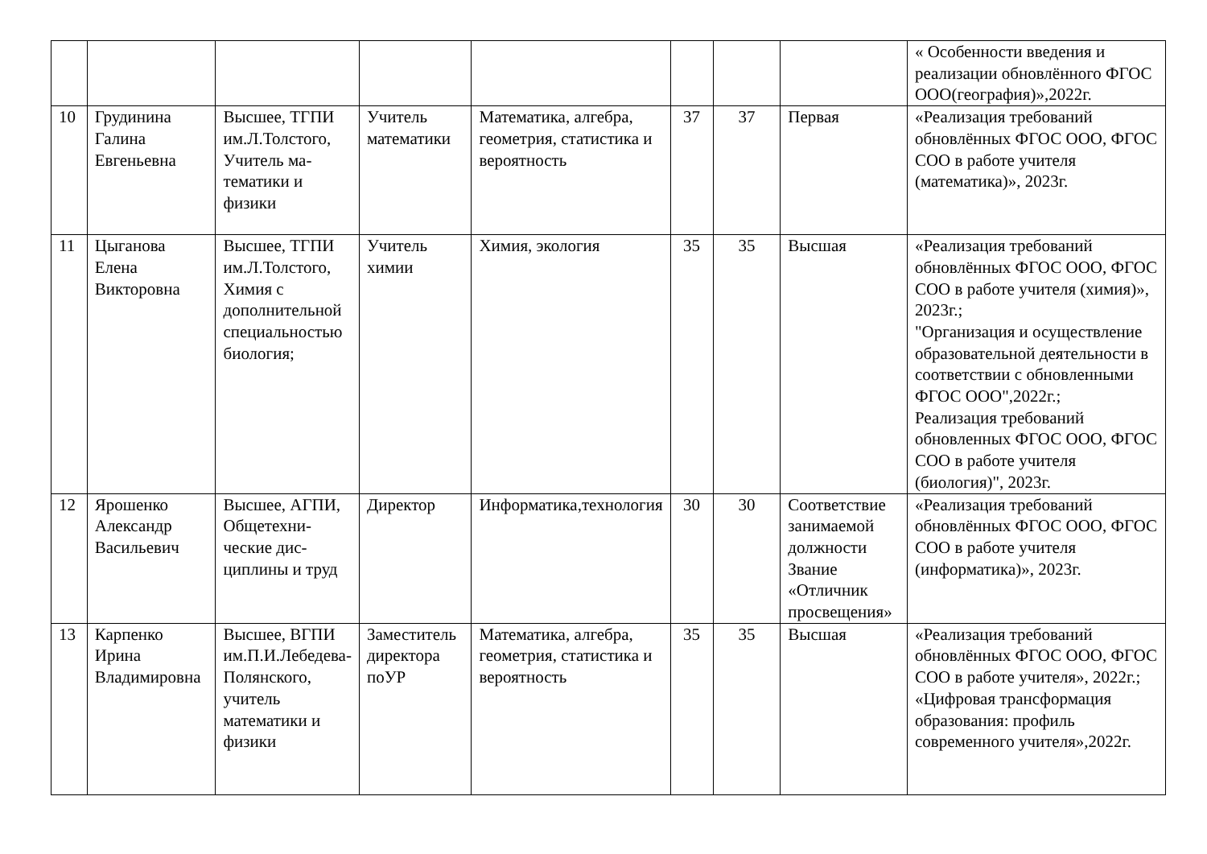| | | | | | | | | « Особенности введения и реализации обновлённого ФГОС ООО(география)»,2022г. |
| 10 | Грудинина Галина Евгеньевна | Высшее, ТГПИ им.Л.Толстого, Учитель ма-тематики и физики | Учитель математики | Математика, алгебра, геометрия, статистика и вероятность | 37 | 37 | Первая | «Реализация требований обновлённых ФГОС ООО, ФГОС СОО в работе учителя (математика)», 2023г. |
| 11 | Цыганова Елена Викторовна | Высшее, ТГПИ им.Л.Толстого, Химия с дополнительной специальностью биология; | Учитель химии | Химия, экология | 35 | 35 | Высшая | «Реализация требований обновлённых ФГОС ООО, ФГОС СОО в работе учителя (химия)», 2023г.; "Организация и осуществление образовательной деятельности в соответствии с обновленными ФГОС ООО",2022г.; Реализация требований обновленных ФГОС ООО, ФГОС СОО в работе учителя (биология)", 2023г. |
| 12 | Ярошенко Александр Васильевич | Высшее, АГПИ, Общетехни-ческие дис-циплины и труд | Директор | Информатика,технология | 30 | 30 | Соответствие занимаемой должности Звание «Отличник просвещения» | «Реализация требований обновлённых ФГОС ООО, ФГОС СОО в работе учителя (информатика)», 2023г. |
| 13 | Карпенко Ирина Владимировна | Высшее, ВГПИ им.П.И.Лебедева-Полянского, учитель математики и физики | Заместитель директора поУР | Математика, алгебра, геометрия, статистика и вероятность | 35 | 35 | Высшая | «Реализация требований обновлённых ФГОС ООО, ФГОС СОО в работе учителя», 2022г.; «Цифровая трансформация образования: профиль современного учителя»,2022г. |